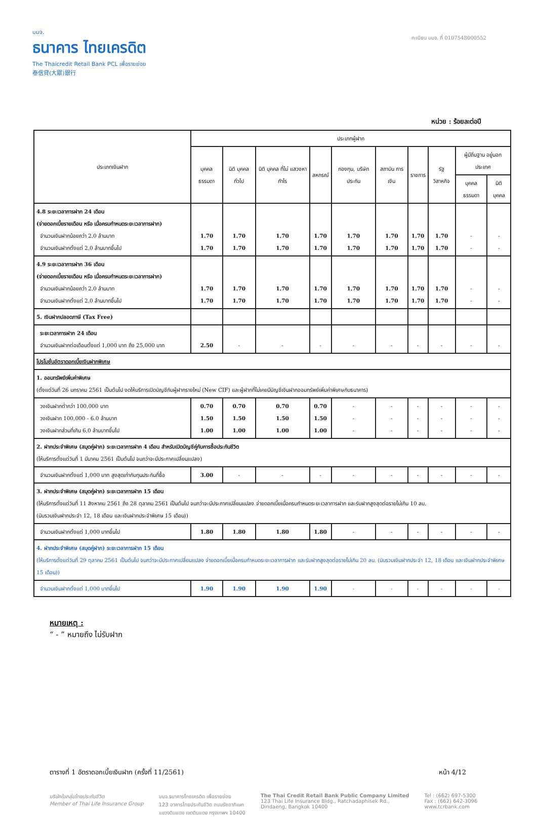บมจ.
ธนาคาร ไทยเครดิต
The Thaicredit Retail Bank PCL เพื่อรายย่อย
泰信貸(大眾)銀行
ทะเบียน บมจ. ที่ 0107548000552
หน่วย : ร้อยละต่อปี
| ประเภทเงินฝาก | ประเภทผู้ฝาก | | | | | | | | | |
| --- | --- | --- | --- | --- | --- | --- | --- | --- | --- | --- |
| | บุคคล ธรรมดา | นิติ บุคคล ทั่วไป | นิติ บุคคล ที่ไม่ แสวงหา กำไร | สหกรณ์ | กองทุน, บริษัท ประกัน | สถาบัน การเงิน | ราชการ | รัฐ วิสาหกิจ | ผู้มีถิ่นฐาน อยู่นอกประเทศ | |
| | | | | | | | | | บุคคล ธรรมดา | นิติ บุคคล |
| 4.8 ระยะเวลาการฝาก 24 เดือน (จ่ายดอกเบี้ยรายเดือน หรือ เมื่อครบกำหนดระยะเวลาการฝาก) จำนวนเงินฝากน้อยกว่า 2.0 ล้านบาท จำนวนเงินฝากตั้งแต่ 2.0 ล้านบาทขึ้นไป | 1.70 1.70 | 1.70 1.70 | 1.70 1.70 | 1.70 1.70 | 1.70 1.70 | 1.70 1.70 | 1.70 1.70 | 1.70 1.70 | - - | - - |
| 4.9 ระยะเวลาการฝาก 36 เดือน (จ่ายดอกเบี้ยรายเดือน หรือ เมื่อครบกำหนดระยะเวลาการฝาก) จำนวนเงินฝากน้อยกว่า 2.0 ล้านบาท จำนวนเงินฝากตั้งแต่ 2.0 ล้านบาทขึ้นไป | 1.70 1.70 | 1.70 1.70 | 1.70 1.70 | 1.70 1.70 | 1.70 1.70 | 1.70 1.70 | 1.70 1.70 | 1.70 1.70 | - - | - - |
| 5. เงินฝากปลอดภาษี (Tax Free) | | | | | | | | | | |
| ระยะเวลาการฝาก 24 เดือน จำนวนเงินฝากต่อเดือนตั้งแต่ 1,000 บาท ถึง 25,000 บาท | 2.50 | - | - | - | - | - | - | - | - | - |
| โปรโมชั่นอัตราดอกเบี้ยเงินฝากพิเศษ | | | | | | | | | | |
| 1. ออมทรัพย์เพิ่มค่าพิเศษ (ตั้งแต่วันที่ 26 มกราคม 2561 เป็นต้นไป งดให้บริการเปิดบัญชีกับผู้ฝากรายใหม่ (New CIF) และผู้ฝากที่ไม่เคยมีบัญชีเงินฝากออมทรัพย์เพิ่มค่าพิเศษกับธนาคาร) | | | | | | | | | | |
| วงเงินฝากต่ำกว่า 100,000 บาท วงเงินฝาก 100,000 - 6.0 ล้านบาท วงเงินฝากส่วนที่เกิน 6.0 ล้านบาทขึ้นไป | 0.70 1.50 1.00 | 0.70 1.50 1.00 | 0.70 1.50 1.00 | 0.70 1.50 1.00 | - - - | - - - | - - - | - - - | - - - | - - - |
| 2. ฝากประจำพิเศษ (สมุดคู่ฝาก) ระยะเวลาการฝาก 4 เดือน สำหรับเปิดบัญชีคู่กับการซื้อประกันชีวิต (ให้บริการตั้งแต่วันที่ 1 มีนาคม 2561 เป็นต้นไป จนกว่าจะมีประกาศเปลี่ยนแปลง) | | | | | | | | | | |
| จำนวนเงินฝากตั้งแต่ 1,000 บาท สูงสุดเท่ากับทุนประกันที่ซื้อ | 3.00 | - | - | - | - | - | - | - | - | - |
| 3. ฝากประจำพิเศษ (สมุดคู่ฝาก) ระยะเวลาการฝาก 15 เดือน (ให้บริการตั้งแต่วันที่ 11 สิงหาคม 2561 ถึง 28 ตุลาคม 2561 เป็นต้นไป จนกว่าจะมีประกาศเปลี่ยนแปลง จ่ายดอกเบี้ยเมื่อครบกำหนดระยะเวลาการฝาก และรับฝากสูงสุดต่อรายไม่เกิน 10 ลบ. (นับรวมเงินฝากประจำ 12, 18 เดือน และเงินฝากประจำพิเศษ 15 เดือน)) | | | | | | | | | | |
| จำนวนเงินฝากตั้งแต่ 1,000 บาทขึ้นไป | 1.80 | 1.80 | 1.80 | 1.80 | - | - | - | - | - | - |
| 4. ฝากประจำพิเศษ (สมุดคู่ฝาก) ระยะเวลาการฝาก 15 เดือน (ให้บริการตั้งแต่วันที่ 29 ตุลาคม 2561 เป็นต้นไป จนกว่าจะมีประกาศเปลี่ยนแปลง จ่ายดอกเบี้ยเมื่อครบกำหนดระยะเวลาการฝาก และรับฝากสูงสุดต่อรายไม่เกิน 20 ลบ. (นับรวมเงินฝากประจำ 12, 18 เดือน และเงินฝากประจำพิเศษ 15 เดือน)) | | | | | | | | | | |
| จำนวนเงินฝากตั้งแต่ 1,000 บาทขึ้นไป | 1.90 | 1.90 | 1.90 | 1.90 | - | - | - | - | - | - |
หมายเหตุ :
“ - ” หมายถึง ไม่รับฝาก
ตารางที่ 1 อัตราดอกเบี้ยเงินฝาก (ครั้งที่ 11/2561) หน้า 4/12
บริษัทในกลุ่มไทยประกันชีวิต
Member of Thai Life Insurance Group
บมจ.ธนาคารไทยเครดิต เพื่อรายย่อย
123 อาคารไทยประกันชีวิต ถนนรัชดาภิเษก
แขวงดินแดง เขตดินแดง กรุงเทพฯ 10400
The Thai Credit Retail Bank Public Company Limited
123 Thai Life Insurance Bldg., Ratchadaphisek Rd.,
Dindaeng, Bangkok 10400
Tel : (662) 697-5300
Fax : (662) 642-3096
www.tcrbank.com